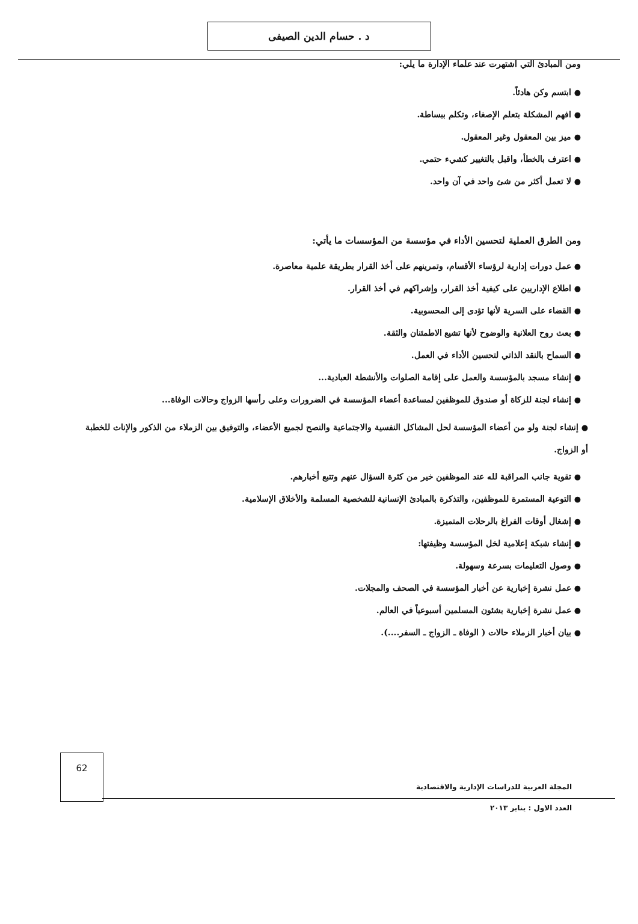د . حسام الدين الصيفى
ومن المبادئ التي اشتهرت عند علماء الإدارة ما يلي:
● ابتسم وكن هادئاً.
● افهم المشكلة بتعلم الإصغاء، وتكلم ببساطة.
● ميز بين المعقول وغير المعقول.
● اعترف بالخطأ، واقبل بالتغيير كشيء حتمي.
● لا تعمل أكثر من شئ واحد في آن واحد.
ومن الطرق العملية لتحسين الأداء في مؤسسة من المؤسسات ما يأتي:
● عمل دورات إدارية لرؤساء الأقسام، وتمرينهم على أخذ القرار بطريقة علمية معاصرة.
● اطلاع الإداريين على كيفية أخذ القرار، وإشراكهم في أخذ القرار.
● القضاء على السرية لأنها تؤدى إلى المحسوبية.
● بعث روح العلانية والوضوح لأنها تشيع الاطمئنان والثقة.
● السماح بالنقد الذاتي لتحسين الأداء في العمل.
● إنشاء مسجد بالمؤسسة والعمل على إقامة الصلوات والأنشطة العبادية...
● إنشاء لجنة للزكاة أو صندوق للموظفين لمساعدة أعضاء المؤسسة في الضرورات وعلى رأسها الزواج وحالات الوفاة...
● إنشاء لجنة ولو من أعضاء المؤسسة لحل المشاكل النفسية والاجتماعية والنصح لجميع الأعضاء، والتوفيق بين الزملاء من الذكور والإناث للخطبة أو الزواج.
● تقوية جانب المراقبة لله عند الموظفين خير من كثرة السؤال عنهم وتتبع أخبارهم.
● التوعية المستمرة للموظفين، والتذكرة بالمبادئ الإنسانية للشخصية المسلمة والأخلاق الإسلامية.
● إشغال أوقات الفراغ بالرحلات المتميزة.
● إنشاء شبكة إعلامية لخل المؤسسة وظيفتها:
● وصول التعليمات بسرعة وسهولة.
● عمل نشرة إخبارية عن أخبار المؤسسة في الصحف والمجلات.
● عمل نشرة إخبارية بشئون المسلمين أسبوعياً في العالم.
● بيان أخبار الزملاء حالات ( الوفاة ـ الزواج ـ السفر....).
المجلة العربية للدراسات الإدارية والاقتصادية
62
العدد الاول : يناير ٢٠١٣